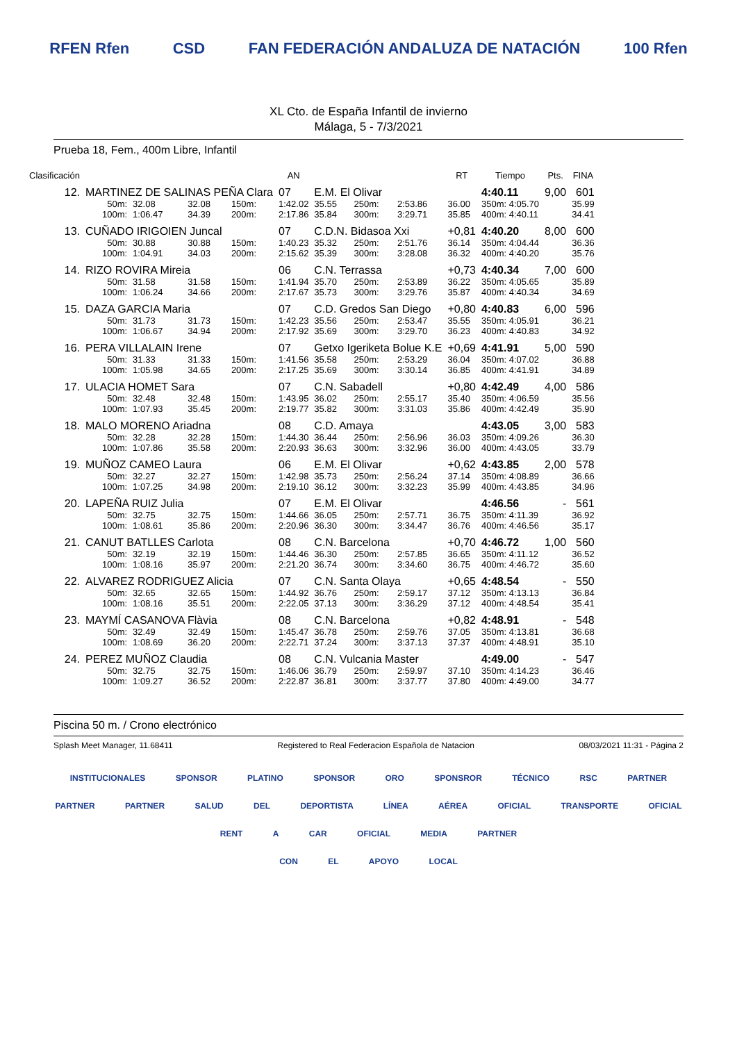RFEN Rfen CSD FAN FEDERACIÓN ANDALUZA DE NATACIÓN 100 Rfen
XL Cto. de España Infantil de invierno
Málaga, 5 - 7/3/2021
Prueba 18, Fem., 400m Libre, Infantil
| Clasificación | | | | | AN | | | | RT | Tiempo | Pts. | FINA |
| --- | --- | --- | --- | --- | --- | --- | --- | --- | --- | --- | --- | --- |
| 12. | MARTINEZ DE SALINAS PEÑA Clara | | | | 07 | E.M. El Olivar | | | | 4:40.11 | 9,00 | 601 |
| | 50m: | 32.08 | 32.08 | 150m: | 1:42.02 | 35.55 | 250m: | 2:53.86 | 36.00 | 350m: 4:05.70 | | 35.99 |
| | 100m: | 1:06.47 | 34.39 | 200m: | 2:17.86 | 35.84 | 300m: | 3:29.71 | 35.85 | 400m: 4:40.11 | | 34.41 |
| 13. | CUÑADO IRIGOIEN Juncal | | | | 07 | C.D.N. Bidasoa Xxi | | | +0,81 | 4:40.20 | 8,00 | 600 |
| | 50m: | 30.88 | 30.88 | 150m: | 1:40.23 | 35.32 | 250m: | 2:51.76 | 36.14 | 350m: 4:04.44 | | 36.36 |
| | 100m: | 1:04.91 | 34.03 | 200m: | 2:15.62 | 35.39 | 300m: | 3:28.08 | 36.32 | 400m: 4:40.20 | | 35.76 |
| 14. | RIZO ROVIRA Mireia | | | | 06 | C.N. Terrassa | | | +0,73 | 4:40.34 | 7,00 | 600 |
| | 50m: | 31.58 | 31.58 | 150m: | 1:41.94 | 35.70 | 250m: | 2:53.89 | 36.22 | 350m: 4:05.65 | | 35.89 |
| | 100m: | 1:06.24 | 34.66 | 200m: | 2:17.67 | 35.73 | 300m: | 3:29.76 | 35.87 | 400m: 4:40.34 | | 34.69 |
| 15. | DAZA GARCIA Maria | | | | 07 | C.D. Gredos San Diego | | | +0,80 | 4:40.83 | 6,00 | 596 |
| | 50m: | 31.73 | 31.73 | 150m: | 1:42.23 | 35.56 | 250m: | 2:53.47 | 35.55 | 350m: 4:05.91 | | 36.21 |
| | 100m: | 1:06.67 | 34.94 | 200m: | 2:17.92 | 35.69 | 300m: | 3:29.70 | 36.23 | 400m: 4:40.83 | | 34.92 |
| 16. | PERA VILLALAIN Irene | | | | 07 | Getxo Igeriketa Bolue K.E | | | +0,69 | 4:41.91 | 5,00 | 590 |
| | 50m: | 31.33 | 31.33 | 150m: | 1:41.56 | 35.58 | 250m: | 2:53.29 | 36.04 | 350m: 4:07.02 | | 36.88 |
| | 100m: | 1:05.98 | 34.65 | 200m: | 2:17.25 | 35.69 | 300m: | 3:30.14 | 36.85 | 400m: 4:41.91 | | 34.89 |
| 17. | ULACIA HOMET Sara | | | | 07 | C.N. Sabadell | | | +0,80 | 4:42.49 | 4,00 | 586 |
| | 50m: | 32.48 | 32.48 | 150m: | 1:43.95 | 36.02 | 250m: | 2:55.17 | 35.40 | 350m: 4:06.59 | | 35.56 |
| | 100m: | 1:07.93 | 35.45 | 200m: | 2:19.77 | 35.82 | 300m: | 3:31.03 | 35.86 | 400m: 4:42.49 | | 35.90 |
| 18. | MALO MORENO Ariadna | | | | 08 | C.D. Amaya | | | | 4:43.05 | 3,00 | 583 |
| | 50m: | 32.28 | 32.28 | 150m: | 1:44.30 | 36.44 | 250m: | 2:56.96 | 36.03 | 350m: 4:09.26 | | 36.30 |
| | 100m: | 1:07.86 | 35.58 | 200m: | 2:20.93 | 36.63 | 300m: | 3:32.96 | 36.00 | 400m: 4:43.05 | | 33.79 |
| 19. | MUÑOZ CAMEO Laura | | | | 06 | E.M. El Olivar | | | +0,62 | 4:43.85 | 2,00 | 578 |
| | 50m: | 32.27 | 32.27 | 150m: | 1:42.98 | 35.73 | 250m: | 2:56.24 | 37.14 | 350m: 4:08.89 | | 36.66 |
| | 100m: | 1:07.25 | 34.98 | 200m: | 2:19.10 | 36.12 | 300m: | 3:32.23 | 35.99 | 400m: 4:43.85 | | 34.96 |
| 20. | LAPEÑA RUIZ Julia | | | | 07 | E.M. El Olivar | | | | 4:46.56 | - | 561 |
| | 50m: | 32.75 | 32.75 | 150m: | 1:44.66 | 36.05 | 250m: | 2:57.71 | 36.75 | 350m: 4:11.39 | | 36.92 |
| | 100m: | 1:08.61 | 35.86 | 200m: | 2:20.96 | 36.30 | 300m: | 3:34.47 | 36.76 | 400m: 4:46.56 | | 35.17 |
| 21. | CANUT BATLLES Carlota | | | | 08 | C.N. Barcelona | | | +0,70 | 4:46.72 | 1,00 | 560 |
| | 50m: | 32.19 | 32.19 | 150m: | 1:44.46 | 36.30 | 250m: | 2:57.85 | 36.65 | 350m: 4:11.12 | | 36.52 |
| | 100m: | 1:08.16 | 35.97 | 200m: | 2:21.20 | 36.74 | 300m: | 3:34.60 | 36.75 | 400m: 4:46.72 | | 35.60 |
| 22. | ALVAREZ RODRIGUEZ Alicia | | | | 07 | C.N. Santa Olaya | | | +0,65 | 4:48.54 | - | 550 |
| | 50m: | 32.65 | 32.65 | 150m: | 1:44.92 | 36.76 | 250m: | 2:59.17 | 37.12 | 350m: 4:13.13 | | 36.84 |
| | 100m: | 1:08.16 | 35.51 | 200m: | 2:22.05 | 37.13 | 300m: | 3:36.29 | 37.12 | 400m: 4:48.54 | | 35.41 |
| 23. | MAYMÍ CASANOVA Flàvia | | | | 08 | C.N. Barcelona | | | +0,82 | 4:48.91 | - | 548 |
| | 50m: | 32.49 | 32.49 | 150m: | 1:45.47 | 36.78 | 250m: | 2:59.76 | 37.05 | 350m: 4:13.81 | | 36.68 |
| | 100m: | 1:08.69 | 36.20 | 200m: | 2:22.71 | 37.24 | 300m: | 3:37.13 | 37.37 | 400m: 4:48.91 | | 35.10 |
| 24. | PEREZ MUÑOZ Claudia | | | | 08 | C.N. Vulcania Master | | | | 4:49.00 | - | 547 |
| | 50m: | 32.75 | 32.75 | 150m: | 1:46.06 | 36.79 | 250m: | 2:59.97 | 37.10 | 350m: 4:14.23 | | 36.46 |
| | 100m: | 1:09.27 | 36.52 | 200m: | 2:22.87 | 36.81 | 300m: | 3:37.77 | 37.80 | 400m: 4:49.00 | | 34.77 |
Piscina 50 m. / Crono electrónico
Splash Meet Manager, 11.68411 Registered to Real Federacion Española de Natacion 08/03/2021 11:31 - Página 2
INSTITUCIONALES SPONSOR PLATINO SPONSOR ORO SPONSROR TÉCNICO RSC PARTNER
PARTNER PARTNER SALUD DEL DEPORTISTA LÍNEA AÉREA OFICIAL TRANSPORTE OFICIAL RENT A CAR OFICIAL MEDIA PARTNER
CON EL APOYO LOCAL